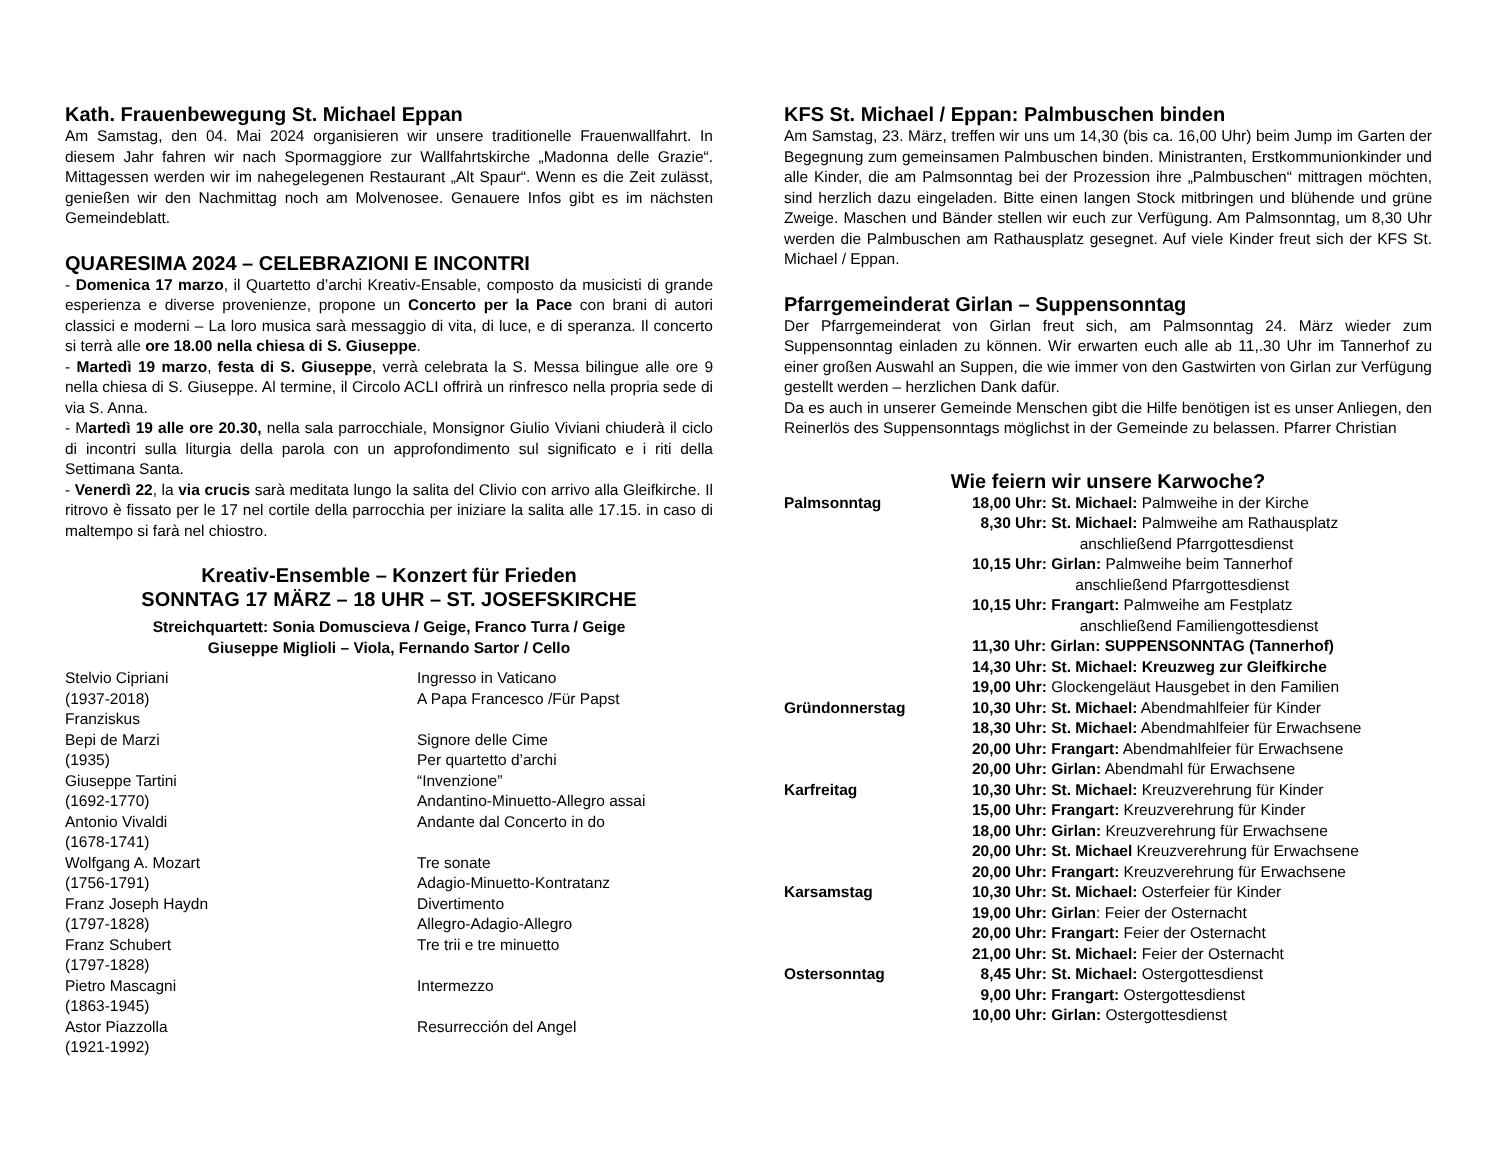Kath. Frauenbewegung St. Michael Eppan
Am Samstag, den 04. Mai 2024 organisieren wir unsere traditionelle Frauenwallfahrt. In diesem Jahr fahren wir nach Spormaggiore zur Wallfahrtskirche „Madonna delle Grazie“. Mittagessen werden wir im nahegelegenen Restaurant „Alt Spaur“. Wenn es die Zeit zulässt, genießen wir den Nachmittag noch am Molvenosee. Genauere Infos gibt es im nächsten Gemeindeblatt.
QUARESIMA 2024 – CELEBRAZIONI E INCONTRI
- Domenica 17 marzo, il Quartetto d’archi Kreativ-Ensable, composto da musicisti di grande esperienza e diverse provenienze, propone un Concerto per la Pace con brani di autori classici e moderni – La loro musica sarà messaggio di vita, di luce, e di speranza. Il concerto si terrà alle ore 18.00 nella chiesa di S. Giuseppe.
- Martedì 19 marzo, festa di S. Giuseppe, verrà celebrata la S. Messa bilingue alle ore 9 nella chiesa di S. Giuseppe. Al termine, il Circolo ACLI offrirà un rinfresco nella propria sede di via S. Anna.
- Martedì 19 alle ore 20.30, nella sala parrocchiale, Monsignor Giulio Viviani chiuderà il ciclo di incontri sulla liturgia della parola con un approfondimento sul significato e i riti della Settimana Santa.
- Venerdì 22, la via crucis sarà meditata lungo la salita del Clivio con arrivo alla Gleifkirche. Il ritrovo è fissato per le 17 nel cortile della parrocchia per iniziare la salita alle 17.15. in caso di maltempo si farà nel chiostro.
Kreativ-Ensemble – Konzert für Frieden
SONNTAG 17 MÄRZ – 18 UHR – ST. JOSEFSKIRCHE
Streichquartett: Sonia Domuscieva / Geige, Franco Turra / Geige
Giuseppe Miglioli – Viola, Fernando Sartor / Cello
| Stelvio Cipriani | Ingresso in Vaticano |
| (1937-2018) | A Papa Francesco /Für Papst |
| Franziskus | |
| Bepi de Marzi | Signore delle Cime |
| (1935) | Per quartetto d’archi |
| Giuseppe Tartini | “Invenzione” |
| (1692-1770) | Andantino-Minuetto-Allegro assai |
| Antonio Vivaldi | Andante dal Concerto in do |
| (1678-1741) | |
| Wolfgang A. Mozart | Tre sonate |
| (1756-1791) | Adagio-Minuetto-Kontratanz |
| Franz Joseph Haydn | Divertimento |
| (1797-1828) | Allegro-Adagio-Allegro |
| Franz Schubert | Tre trii e tre minuetto |
| (1797-1828) | |
| Pietro Mascagni | Intermezzo |
| (1863-1945) | |
| Astor Piazzolla | Resurrección del Angel |
| (1921-1992) | |
KFS St. Michael / Eppan: Palmbuschen binden
Am Samstag, 23. März, treffen wir uns um 14,30 (bis ca. 16,00 Uhr) beim Jump im Garten der Begegnung zum gemeinsamen Palmbuschen binden. Ministranten, Erstkommunionkinder und alle Kinder, die am Palmsonntag bei der Prozession ihre „Palmbuschen“ mittragen möchten, sind herzlich dazu eingeladen. Bitte einen langen Stock mitbringen und blühende und grüne Zweige. Maschen und Bänder stellen wir euch zur Verfügung. Am Palmsonntag, um 8,30 Uhr werden die Palmbuschen am Rathausplatz gesegnet. Auf viele Kinder freut sich der KFS St. Michael / Eppan.
Pfarrgemeinderat Girlan – Suppensonntag
Der Pfarrgemeinderat von Girlan freut sich, am Palmsonntag 24. März wieder zum Suppensonntag einladen zu können. Wir erwarten euch alle ab 11,.30 Uhr im Tannerhof zu einer großen Auswahl an Suppen, die wie immer von den Gastwirten von Girlan zur Verfügung gestellt werden – herzlichen Dank dafür.
Da es auch in unserer Gemeinde Menschen gibt die Hilfe benötigen ist es unser Anliegen, den Reinerlös des Suppensonntags möglichst in der Gemeinde zu belassen. Pfarrer Christian
Wie feiern wir unsere Karwoche?
| Palmsonntag | 18,00 Uhr: St. Michael: Palmweihe in der Kirche |
| | 8,30 Uhr: St. Michael: Palmweihe am Rathausplatz anschließend Pfarrgottesdienst |
| | 10,15 Uhr: Girlan: Palmweihe beim Tannerhof anschließend Pfarrgottesdienst |
| | 10,15 Uhr: Frangart: Palmweihe am Festplatz anschließend Familiengottesdienst |
| | 11,30 Uhr: Girlan: SUPPENSONNTAG (Tannerhof) |
| | 14,30 Uhr: St. Michael: Kreuzweg zur Gleifkirche |
| | 19,00 Uhr: Glockengeläut Hausgebet in den Familien |
| Gründonnerstag | 10,30 Uhr: St. Michael: Abendmahlfeier für Kinder |
| | 18,30 Uhr: St. Michael: Abendmahlfeier für Erwachsene |
| | 20,00 Uhr: Frangart: Abendmahlfeier für Erwachsene |
| | 20,00 Uhr: Girlan: Abendmahl für Erwachsene |
| Karfreitag | 10,30 Uhr: St. Michael: Kreuzverehrung für Kinder |
| | 15,00 Uhr: Frangart: Kreuzverehrung für Kinder |
| | 18,00 Uhr: Girlan: Kreuzverehrung für Erwachsene |
| | 20,00 Uhr: St. Michael Kreuzverehrung für Erwachsene |
| | 20,00 Uhr: Frangart: Kreuzverehrung für Erwachsene |
| Karsamstag | 10,30 Uhr: St. Michael: Osterfeier für Kinder |
| | 19,00 Uhr: Girlan : Feier der Osternacht |
| | 20,00 Uhr: Frangart: Feier der Osternacht |
| | 21,00 Uhr: St. Michael: Feier der Osternacht |
| Ostersonntag | 8,45 Uhr: St. Michael: Ostergottesdienst |
| | 9,00 Uhr: Frangart: Ostergottesdienst |
| | 10,00 Uhr: Girlan: Ostergottesdienst |